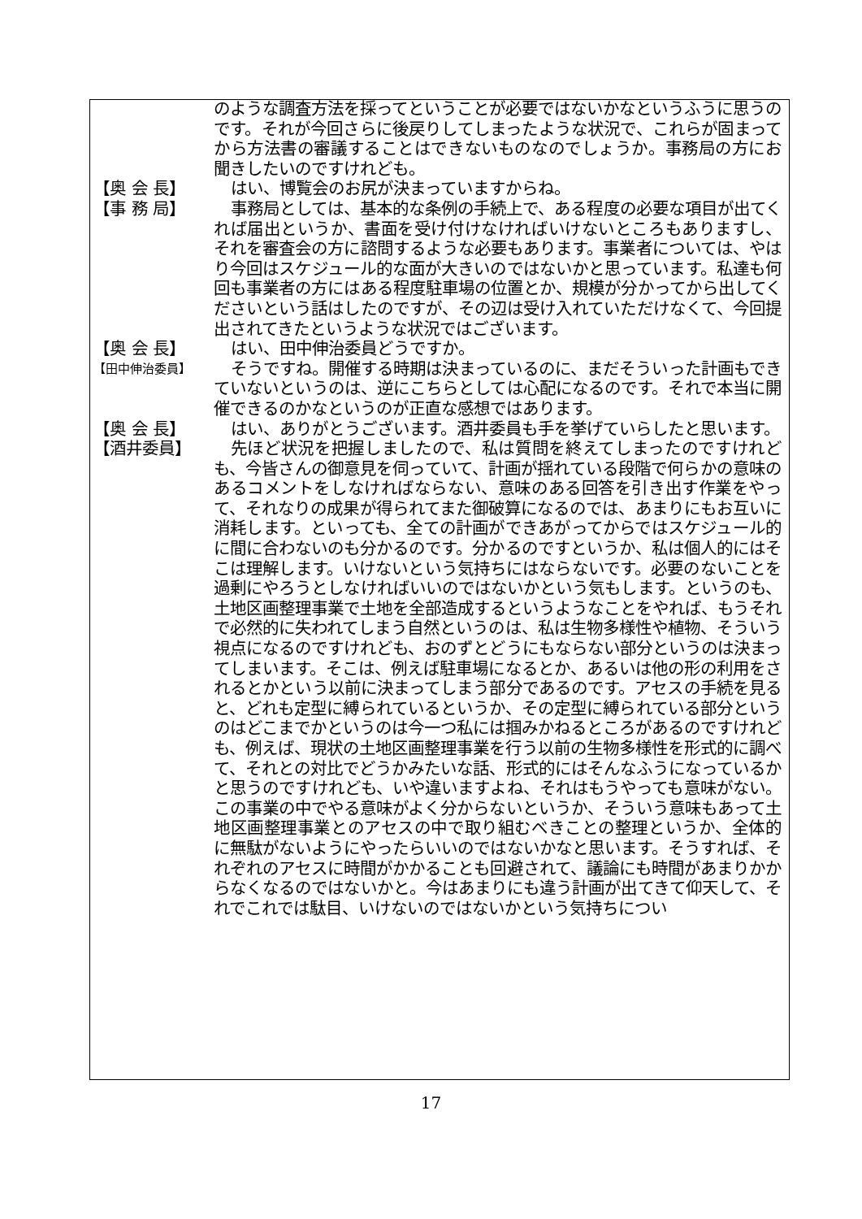のような調査方法を採ってということが必要ではないかなというふうに思うのです。それが今回さらに後戻りしてしまったような状況で、これらが固まってから方法書の審議することはできないものなのでしょうか。事務局の方にお聞きしたいのですけれども。
【奥 会 長】 はい、博覧会のお尻が決まっていますからね。
【事 務 局】 事務局としては、基本的な条例の手続上で、ある程度の必要な項目が出てくれば届出というか、書面を受け付けなければいけないところもありますし、それを審査会の方に諮問するような必要もあります。事業者については、やはり今回はスケジュール的な面が大きいのではないかと思っています。私達も何回も事業者の方にはある程度駐車場の位置とか、規模が分かってから出してくださいという話はしたのですが、その辺は受け入れていただけなくて、今回提出されてきたというような状況ではございます。
【奥 会 長】 はい、田中伸治委員どうですか。
【田中伸治委員】
そうですね。開催する時期は決まっているのに、まだそういった計画もできていないというのは、逆にこちらとしては心配になるのです。それで本当に開催できるのかなというのが正直な感想ではあります。
【奥 会 長】 はい、ありがとうございます。酒井委員も手を挙げていらしたと思います。
【酒井委員】 先ほど状況を把握しましたので、私は質問を終えてしまったのですけれども、今皆さんの御意見を伺っていて、計画が揺れている段階で何らかの意味のあるコメントをしなければならない、意味のある回答を引き出す作業をやって、それなりの成果が得られてまた御破算になるのでは、あまりにもお互いに消耗します。といっても、全ての計画ができあがってからではスケジュール的に間に合わないのも分かるのです。分かるのですというか、私は個人的にはそこは理解します。いけないという気持ちにはならないです。必要のないことを過剰にやろうとしなければいいのではないかという気もします。というのも、土地区画整理事業で土地を全部造成するというようなことをやれば、もうそれで必然的に失われてしまう自然というのは、私は生物多様性や植物、そういう視点になるのですけれども、おのずとどうにもならない部分というのは決まってしまいます。そこは、例えば駐車場になるとか、あるいは他の形の利用をされるとかという以前に決まってしまう部分であるのです。アセスの手続を見ると、どれも定型に縛られているというか、その定型に縛られている部分というのはどこまでかというのは今一つ私には掴みかねるところがあるのですけれども、例えば、現状の土地区画整理事業を行う以前の生物多様性を形式的に調べて、それとの対比でどうかみたいな話、形式的にはそんなふうになっているかと思うのですけれども、いや違いますよね、それはもうやっても意味がない。この事業の中でやる意味がよく分からないというか、そういう意味もあって土地区画整理事業とのアセスの中で取り組むべきことの整理というか、全体的に無駄がないようにやったらいいのではないかなと思います。そうすれば、それぞれのアセスに時間がかかることも回避されて、議論にも時間があまりかからなくなるのではないかと。今はあまりにも違う計画が出てきて仰天して、それでこれでは駄目、いけないのではないかという気持ちについ
17